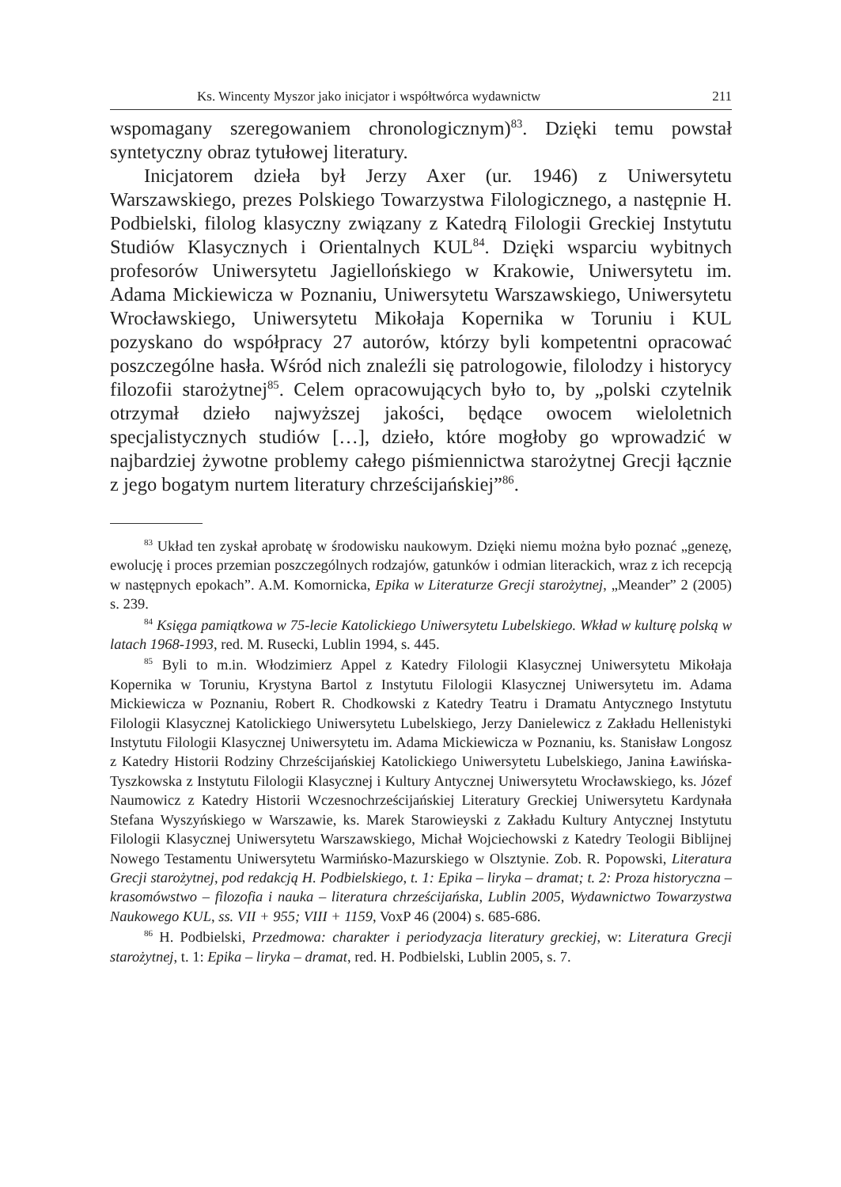Ks. Wincenty Myszor jako inicjator i współtwórca wydawnictw 211
wspomagany szeregowaniem chronologicznym)<sup>83</sup>. Dzięki temu powstał syntetyczny obraz tytułowej literatury.
Inicjatorem dzieła był Jerzy Axer (ur. 1946) z Uniwersytetu Warszawskiego, prezes Polskiego Towarzystwa Filologicznego, a następnie H. Podbielski, filolog klasyczny związany z Katedrą Filologii Greckiej Instytutu Studiów Klasycznych i Orientalnych KUL<sup>84</sup>. Dzięki wsparciu wybitnych profesorów Uniwersytetu Jagiellońskiego w Krakowie, Uniwersytetu im. Adama Mickiewicza w Poznaniu, Uniwersytetu Warszawskiego, Uniwersytetu Wrocławskiego, Uniwersytetu Mikołaja Kopernika w Toruniu i KUL pozyskano do współpracy 27 autorów, którzy byli kompetentni opracować poszczególne hasła. Wśród nich znaleźli się patrologowie, filolodzy i historycy filozofii starożytnej<sup>85</sup>. Celem opracowujących było to, by „polski czytelnik otrzymał dzieło najwyższej jakości, będące owocem wieloletnich specjalistycznych studiów […], dzieło, które mogłoby go wprowadzić w najbardziej żywotne problemy całego piśmiennictwa starożytnej Grecji łącznie z jego bogatym nurtem literatury chrześcijańskiej”<sup>86</sup>.
<sup>83</sup> Układ ten zyskał aprobatę w środowisku naukowym. Dzięki niemu można było poznać „genezę, ewolucję i proces przemian poszczególnych rodzajów, gatunków i odmian literackich, wraz z ich recepcją w następnych epokach”. A.M. Komornicka, Epika w Literaturze Grecji starożytnej, „Meander” 2 (2005) s. 239.
<sup>84</sup> Księga pamiątkowa w 75-lecie Katolickiego Uniwersytetu Lubelskiego. Wkład w kulturę polską w latach 1968-1993, red. M. Rusecki, Lublin 1994, s. 445.
<sup>85</sup> Byli to m.in. Włodzimierz Appel z Katedry Filologii Klasycznej Uniwersytetu Mikołaja Kopernika w Toruniu, Krystyna Bartol z Instytutu Filologii Klasycznej Uniwersytetu im. Adama Mickiewicza w Poznaniu, Robert R. Chodkowski z Katedry Teatru i Dramatu Antycznego Instytutu Filologii Klasycznej Katolickiego Uniwersytetu Lubelskiego, Jerzy Danielewicz z Zakładu Hellenistyki Instytutu Filologii Klasycznej Uniwersytetu im. Adama Mickiewicza w Poznaniu, ks. Stanisław Longosz z Katedry Historii Rodziny Chrześcijańskiej Katolickiego Uniwersytetu Lubelskiego, Janina Ławińska-Tyszkowska z Instytutu Filologii Klasycznej i Kultury Antycznej Uniwersytetu Wrocławskiego, ks. Józef Naumowicz z Katedry Historii Wczesnochrześcijańskiej Literatury Greckiej Uniwersytetu Kardynała Stefana Wyszyńskiego w Warszawie, ks. Marek Starowieyski z Zakładu Kultury Antycznej Instytutu Filologii Klasycznej Uniwersytetu Warszawskiego, Michał Wojciechowski z Katedry Teologii Biblijnej Nowego Testamentu Uniwersytetu Warmińsko-Mazurskiego w Olsztynie. Zob. R. Popowski, Literatura Grecji starożytnej, pod redakcją H. Podbielskiego, t. 1: Epika – liryka – dramat; t. 2: Proza historyczna – krasomówstwo – filozofia i nauka – literatura chrześcijańska, Lublin 2005, Wydawnictwo Towarzystwa Naukowego KUL, ss. VII + 955; VIII + 1159, VoxP 46 (2004) s. 685-686.
<sup>86</sup> H. Podbielski, Przedmowa: charakter i periodyzacja literatury greckiej, w: Literatura Grecji starożytnej, t. 1: Epika – liryka – dramat, red. H. Podbielski, Lublin 2005, s. 7.